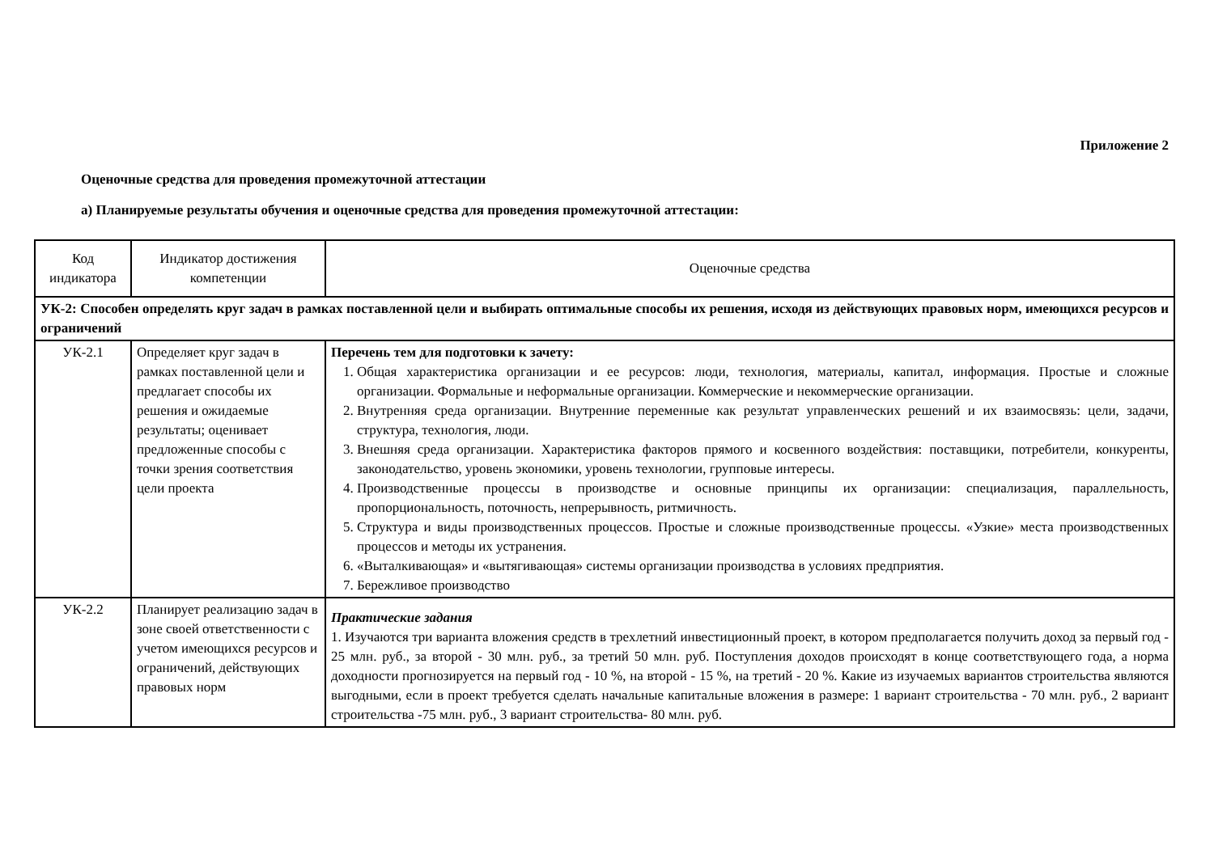Приложение 2
Оценочные средства для проведения промежуточной аттестации
а) Планируемые результаты обучения и оценочные средства для проведения промежуточной аттестации:
| Код индикатора | Индикатор достижения компетенции | Оценочные средства |
| --- | --- | --- |
| УК-2: Способен определять круг задач в рамках поставленной цели и выбирать оптимальные способы их решения, исходя из действующих правовых норм, имеющихся ресурсов и ограничений | | |
| УК-2.1 | Определяет круг задач в рамках поставленной цели и предлагает способы их решения и ожидаемые результаты; оценивает предложенные способы с точки зрения соответствия цели проекта | Перечень тем для подготовки к зачету: 1. Общая характеристика организации и ее ресурсов: люди, технология, материалы, капитал, информация. Простые и сложные организации. Формальные и неформальные организации. Коммерческие и некоммерческие организации. 2. Внутренняя среда организации. Внутренние переменные как результат управленческих решений и их взаимосвязь: цели, задачи, структура, технология, люди. 3. Внешняя среда организации. Характеристика факторов прямого и косвенного воздействия: поставщики, потребители, конкуренты, законодательство, уровень экономики, уровень технологии, групповые интересы. 4. Производственные процессы в производстве и основные принципы их организации: специализация, параллельность, пропорциональность, поточность, непрерывность, ритмичность. 5. Структура и виды производственных процессов. Простые и сложные производственные процессы. «Узкие» места производственных процессов и методы их устранения. 6. «Выталкивающая» и «вытягивающая» системы организации производства в условиях предприятия. 7. Бережливое производство |
| УК-2.2 | Планирует реализацию задач в зоне своей ответственности с учетом имеющихся ресурсов и ограничений, действующих правовых норм | Практические задания 1. Изучаются три варианта вложения средств в трехлетний инвестиционный проект, в котором предполагается получить доход за первый год - 25 млн. руб., за второй - 30 млн. руб., за третий 50 млн. руб. Поступления доходов происходят в конце соответствующего года, а норма доходности прогнозируется на первый год - 10 %, на второй - 15 %, на третий - 20 %. Какие из изучаемых вариантов строительства являются выгодными, если в проект требуется сделать начальные капитальные вложения в размере: 1 вариант строительства - 70 млн. руб., 2 вариант строительства -75 млн. руб., 3 вариант строительства- 80 млн. руб. |